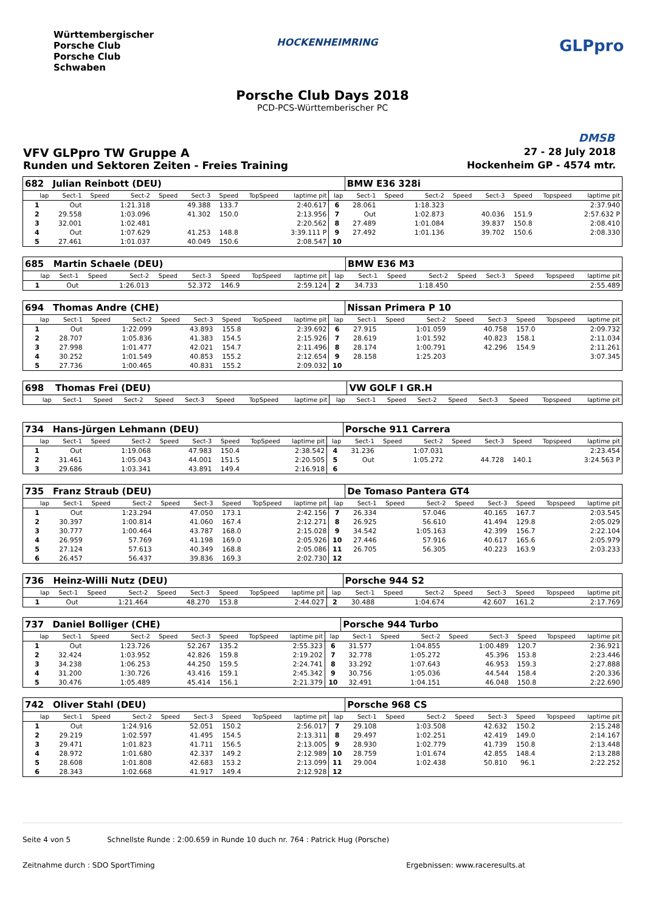Württembergischer
Porsche Club
Porsche Club
Schwaben
HOCKENHEIMRING GLPpro
Porsche Club Days 2018
PCD-PCS-Württemberischer PC
DMSB
VFV GLPpro TW Gruppe A 27 - 28 July 2018
Runden und Sektoren Zeiten - Freies Training Hockenheim GP - 4574 mtr.
| 682 | Julian Reinbott (DEU) | | | | | | | | | BMW E36 328i | | | | | | | |
| lap | Sect-1 | Speed | Sect-2 | Speed | Sect-3 | Speed | TopSpeed | laptime pit | lap | Sect-1 | Speed | Sect-2 | Speed | Sect-3 | Speed | Topspeed | laptime pit |
| 1 | Out | | 1:21.318 | | 49.388 | 133.7 | | 2:40.617 | 6 | 28.061 | | 1:18.323 | | | | | 2:37.940 |
| 2 | 29.558 | | 1:03.096 | | 41.302 | 150.0 | | 2:13.956 | 7 | Out | | 1:02.873 | | 40.036 | 151.9 | | 2:57.632 P |
| 3 | 32.001 | | 1:02.481 | | | | | 2:20.562 | 8 | 27.489 | | 1:01.084 | | 39.837 | 150.8 | | 2:08.410 |
| 4 | Out | | 1:07.629 | | 41.253 | 148.8 | | 3:39.111 P | 9 | 27.492 | | 1:01.136 | | 39.702 | 150.6 | | 2:08.330 |
| 5 | 27.461 | | 1:01.037 | | 40.049 | 150.6 | | 2:08.547 | 10 | | | | | | | | |
| 685 | Martin Schaele (DEU) | | | | | | | | | BMW E36 M3 | | | | | | | |
| lap | Sect-1 | Speed | Sect-2 | Speed | Sect-3 | Speed | TopSpeed | laptime pit | lap | Sect-1 | Speed | Sect-2 | Speed | Sect-3 | Speed | Topspeed | laptime pit |
| 1 | Out | | 1:26.013 | | 52.372 | 146.9 | | 2:59.124 | 2 | 34.733 | | 1:18.450 | | | | | 2:55.489 |
| 694 | Thomas Andre (CHE) | | | | | | | | | Nissan Primera P 10 | | | | | | | |
| lap | Sect-1 | Speed | Sect-2 | Speed | Sect-3 | Speed | TopSpeed | laptime pit | lap | Sect-1 | Speed | Sect-2 | Speed | Sect-3 | Speed | Topspeed | laptime pit |
| 1 | Out | | 1:22.099 | | 43.893 | 155.8 | | 2:39.692 | 6 | 27.915 | | 1:01.059 | | 40.758 | 157.0 | | 2:09.732 |
| 2 | 28.707 | | 1:05.836 | | 41.383 | 154.5 | | 2:15.926 | 7 | 28.619 | | 1:01.592 | | 40.823 | 158.1 | | 2:11.034 |
| 3 | 27.998 | | 1:01.477 | | 42.021 | 154.7 | | 2:11.496 | 8 | 28.174 | | 1:00.791 | | 42.296 | 154.9 | | 2:11.261 |
| 4 | 30.252 | | 1:01.549 | | 40.853 | 155.2 | | 2:12.654 | 9 | 28.158 | | 1:25.203 | | | | | 3:07.345 |
| 5 | 27.736 | | 1:00.465 | | 40.831 | 155.2 | | 2:09.032 | 10 | | | | | | | | |
| 698 | Thomas Frei (DEU) | | | | | | | | | VW GOLF I GR.H | | | | | | | |
| lap | Sect-1 | Speed | Sect-2 | Speed | Sect-3 | Speed | TopSpeed | laptime pit | lap | Sect-1 | Speed | Sect-2 | Speed | Sect-3 | Speed | Topspeed | laptime pit |
| 734 | Hans-Jürgen Lehmann (DEU) | | | | | | | | | Porsche 911 Carrera | | | | | | | |
| lap | Sect-1 | Speed | Sect-2 | Speed | Sect-3 | Speed | TopSpeed | laptime pit | lap | Sect-1 | Speed | Sect-2 | Speed | Sect-3 | Speed | Topspeed | laptime pit |
| 1 | Out | | 1:19.068 | | 47.983 | 150.4 | | 2:38.542 | 4 | 31.236 | | 1:07.031 | | | | | 2:23.454 |
| 2 | 31.461 | | 1:05.043 | | 44.001 | 151.5 | | 2:20.505 | 5 | Out | | 1:05.272 | | 44.728 | 140.1 | | 3:24.563 P |
| 3 | 29.686 | | 1:03.341 | | 43.891 | 149.4 | | 2:16.918 | 6 | | | | | | | | |
| 735 | Franz Straub (DEU) | | | | | | | | | De Tomaso Pantera GT4 | | | | | | | |
| lap | Sect-1 | Speed | Sect-2 | Speed | Sect-3 | Speed | TopSpeed | laptime pit | lap | Sect-1 | Speed | Sect-2 | Speed | Sect-3 | Speed | Topspeed | laptime pit |
| 1 | Out | | 1:23.294 | | 47.050 | 173.1 | | 2:42.156 | 7 | 26.334 | | 57.046 | | 40.165 | 167.7 | | 2:03.545 |
| 2 | 30.397 | | 1:00.814 | | 41.060 | 167.4 | | 2:12.271 | 8 | 26.925 | | 56.610 | | 41.494 | 129.8 | | 2:05.029 |
| 3 | 30.777 | | 1:00.464 | | 43.787 | 168.0 | | 2:15.028 | 9 | 34.542 | | 1:05.163 | | 42.399 | 156.7 | | 2:22.104 |
| 4 | 26.959 | | 57.769 | | 41.198 | 169.0 | | 2:05.926 | 10 | 27.446 | | 57.916 | | 40.617 | 165.6 | | 2:05.979 |
| 5 | 27.124 | | 57.613 | | 40.349 | 168.8 | | 2:05.086 | 11 | 26.705 | | 56.305 | | 40.223 | 163.9 | | 2:03.233 |
| 6 | 26.457 | | 56.437 | | 39.836 | 169.3 | | 2:02.730 | 12 | | | | | | | | |
| 736 | Heinz-Willi Nutz (DEU) | | | | | | | | | Porsche 944 S2 | | | | | | | |
| lap | Sect-1 | Speed | Sect-2 | Speed | Sect-3 | Speed | TopSpeed | laptime pit | lap | Sect-1 | Speed | Sect-2 | Speed | Sect-3 | Speed | Topspeed | laptime pit |
| 1 | Out | | 1:21.464 | | 48.270 | 153.8 | | 2:44.027 | 2 | 30.488 | | 1:04.674 | | 42.607 | 161.2 | | 2:17.769 |
| 737 | Daniel Bolliger (CHE) | | | | | | | | | Porsche 944 Turbo | | | | | | | |
| lap | Sect-1 | Speed | Sect-2 | Speed | Sect-3 | Speed | TopSpeed | laptime pit | lap | Sect-1 | Speed | Sect-2 | Speed | Sect-3 | Speed | Topspeed | laptime pit |
| 1 | Out | | 1:23.726 | | 52.267 | 135.2 | | 2:55.323 | 6 | 31.577 | | 1:04.855 | | 1:00.489 | 120.7 | | 2:36.921 |
| 2 | 32.424 | | 1:03.952 | | 42.826 | 159.8 | | 2:19.202 | 7 | 32.778 | | 1:05.272 | | 45.396 | 153.8 | | 2:23.446 |
| 3 | 34.238 | | 1:06.253 | | 44.250 | 159.5 | | 2:24.741 | 8 | 33.292 | | 1:07.643 | | 46.953 | 159.3 | | 2:27.888 |
| 4 | 31.200 | | 1:30.726 | | 43.416 | 159.1 | | 2:45.342 | 9 | 30.756 | | 1:05.036 | | 44.544 | 158.4 | | 2:20.336 |
| 5 | 30.476 | | 1:05.489 | | 45.414 | 156.1 | | 2:21.379 | 10 | 32.491 | | 1:04.151 | | 46.048 | 150.8 | | 2:22.690 |
| 742 | Oliver Stahl (DEU) | | | | | | | | | Porsche 968 CS | | | | | | | |
| lap | Sect-1 | Speed | Sect-2 | Speed | Sect-3 | Speed | TopSpeed | laptime pit | lap | Sect-1 | Speed | Sect-2 | Speed | Sect-3 | Speed | Topspeed | laptime pit |
| 1 | Out | | 1:24.916 | | 52.051 | 150.2 | | 2:56.017 | 7 | 29.108 | | 1:03.508 | | 42.632 | 150.2 | | 2:15.248 |
| 2 | 29.219 | | 1:02.597 | | 41.495 | 154.5 | | 2:13.311 | 8 | 29.497 | | 1:02.251 | | 42.419 | 149.0 | | 2:14.167 |
| 3 | 29.471 | | 1:01.823 | | 41.711 | 156.5 | | 2:13.005 | 9 | 28.930 | | 1:02.779 | | 41.739 | 150.8 | | 2:13.448 |
| 4 | 28.972 | | 1:01.680 | | 42.337 | 149.2 | | 2:12.989 | 10 | 28.759 | | 1:01.674 | | 42.855 | 148.4 | | 2:13.288 |
| 5 | 28.608 | | 1:01.808 | | 42.683 | 153.2 | | 2:13.099 | 11 | 29.004 | | 1:02.438 | | 50.810 | 96.1 | | 2:22.252 |
| 6 | 28.343 | | 1:02.668 | | 41.917 | 149.4 | | 2:12.928 | 12 | | | | | | | | |
Seite 4 von 5 Schnellste Runde : 2:00.659 in Runde 10 duch nr. 764 : Patrick Hug (Porsche)
Zeitnahme durch : SDO SportTiming Ergebnissen: www.raceresults.at